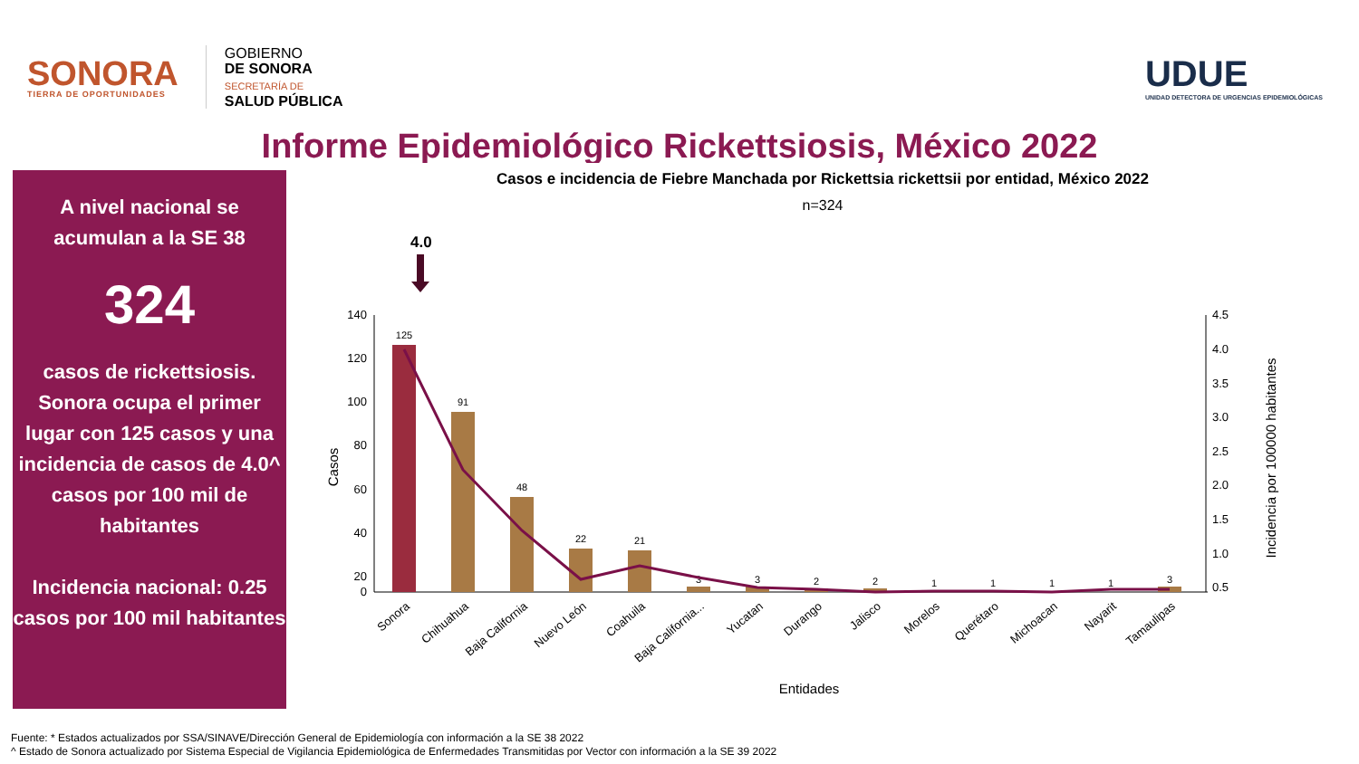SONORA
TIERRA DE OPORTUNIDADES
GOBIERNO
DE SONORA
SECRETARÍA DE
SALUD PÚBLICA
UDUE
UNIDAD DETECTORA DE URGENCIAS EPIDEMIOLÓGICAS
Informe Epidemiológico Rickettsiosis, México 2022
A nivel nacional se acumulan a la SE 38
324
casos de rickettsiosis. Sonora ocupa el primer lugar con 125 casos y una incidencia de casos de 4.0^ casos por 100 mil de habitantes
Incidencia nacional: 0.25 casos por 100 mil habitantes
Casos e incidencia de Fiebre Manchada por Rickettsia rickettsii por entidad, México 2022
n=324
4.0
140
120
100
80
60
40
20
0
4.5
4.0
3.5
3.0
2.5
2.0
1.5
1.0
0.5
Casos
Incidencia por 100000 habitantes
125
91
48
22
21
3
3
2
2
1
1
1
1
3
Sonora
Chihuahua
Baja California
Nuevo León
Coahuila
Baja California...
Yucatan
Durango
Jalisco
Morelos
Querétaro
Michoacan
Nayarit
Tamaulipas
Entidades
Fuente: * Estados actualizados por SSA/SINAVE/Dirección General de Epidemiología con información a la SE 38 2022
^ Estado de Sonora actualizado por Sistema Especial de Vigilancia Epidemiológica de Enfermedades Transmitidas por Vector con información a la SE 39 2022